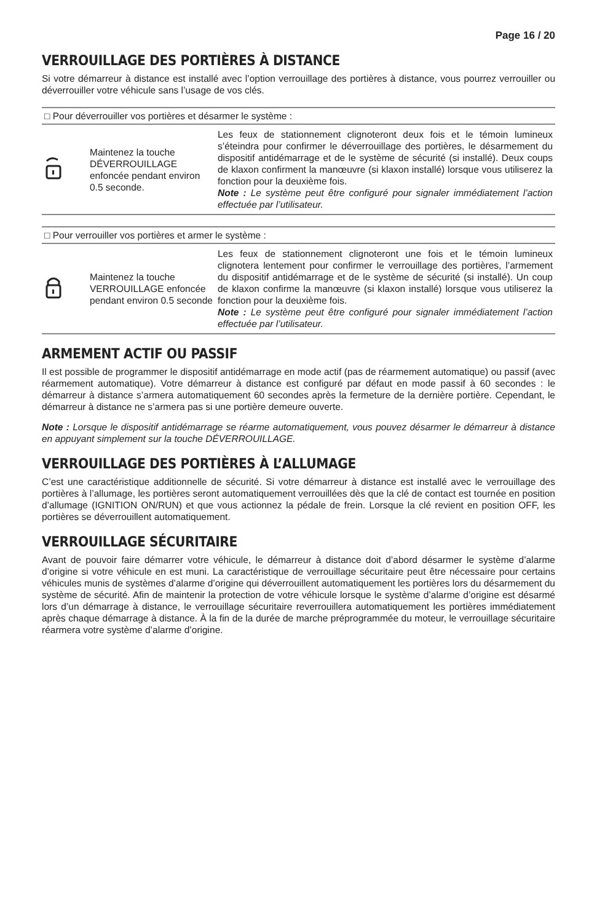Page 16 / 20
VERROUILLAGE DES PORTIÈRES À DISTANCE
Si votre démarreur à distance est installé avec l’option verrouillage des portières à distance, vous pourrez verrouiller ou déverrouiller votre véhicule sans l’usage de vos clés.
| □ Pour déverrouiller vos portières et désarmer le système : | | |
| --- | --- | --- |
| | Maintenez la touche DÉVERROUILLAGE enfoncée pendant environ 0.5 seconde. | Les feux de stationnement clignoteront deux fois et le témoin lumineux s’éteindra pour confirmer le déverrouillage des portières, le désarmement du dispositif antidémarrage et de le système de sécurité (si installé). Deux coups de klaxon confirment la manœuvre (si klaxon installé) lorsque vous utiliserez la fonction pour la deuxième fois. Note : Le système peut être configuré pour signaler immédiatement l’action effectuée par l’utilisateur. |
| □ Pour verrouiller vos portières et armer le système : | | |
| --- | --- | --- |
| | Maintenez la touche VERROUILLAGE enfoncée pendant environ 0.5 seconde | Les feux de stationnement clignoteront une fois et le témoin lumineux clignotera lentement pour confirmer le verrouillage des portières, l’armement du dispositif antidémarrage et de le système de sécurité (si installé). Un coup de klaxon confirme la manœuvre (si klaxon installé) lorsque vous utiliserez la fonction pour la deuxième fois. Note : Le système peut être configuré pour signaler immédiatement l’action effectuée par l’utilisateur. |
ARMEMENT ACTIF OU PASSIF
Il est possible de programmer le dispositif antidémarrage en mode actif (pas de réarmement automatique) ou passif (avec réarmement automatique). Votre démarreur à distance est configuré par défaut en mode passif à 60 secondes : le démarreur à distance s’armera automatiquement 60 secondes après la fermeture de la dernière portière. Cependant, le démarreur à distance ne s’armera pas si une portière demeure ouverte.
Note : Lorsque le dispositif antidémarrage se réarme automatiquement, vous pouvez désarmer le démarreur à distance en appuyant simplement sur la touche DÉVERROUILLAGE.
VERROUILLAGE DES PORTIÈRES À L’ALLUMAGE
C’est une caractéristique additionnelle de sécurité. Si votre démarreur à distance est installé avec le verrouillage des portières à l’allumage, les portières seront automatiquement verrouillées dès que la clé de contact est tournée en position d’allumage (IGNITION ON/RUN) et que vous actionnez la pédale de frein. Lorsque la clé revient en position OFF, les portières se déverrouillent automatiquement.
VERROUILLAGE SÉCURITAIRE
Avant de pouvoir faire démarrer votre véhicule, le démarreur à distance doit d’abord désarmer le système d’alarme d’origine si votre véhicule en est muni. La caractéristique de verrouillage sécuritaire peut être nécessaire pour certains véhicules munis de systèmes d’alarme d’origine qui déverrouillent automatiquement les portières lors du désarmement du système de sécurité. Afin de maintenir la protection de votre véhicule lorsque le système d’alarme d’origine est désarmé lors d’un démarrage à distance, le verrouillage sécuritaire reverrouillera automatiquement les portières immédiatement après chaque démarrage à distance. À la fin de la durée de marche préprogrammée du moteur, le verrouillage sécuritaire réarmera votre système d’alarme d’origine.